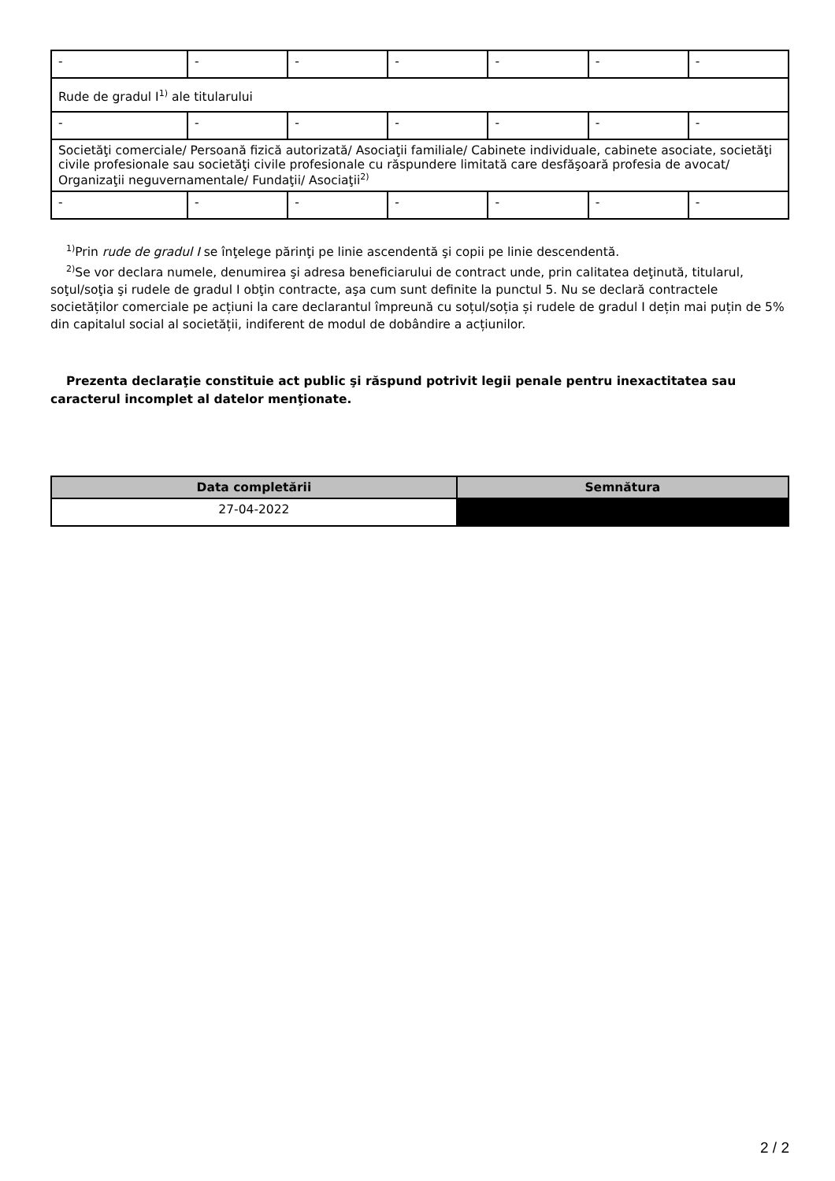| - | - | - | - | - | - | - |
| Rude de gradul I<sup>1)</sup> ale titularului | | | | | | |
| - | - | - | - | - | - | - |
| Societăţi comerciale/ Persoană fizică autorizată/ Asociaţii familiale/ Cabinete individuale, cabinete asociate, societăţi civile profesionale sau societăţi civile profesionale cu răspundere limitată care desfăşoară profesia de avocat/ Organizaţii neguvernamentale/ Fundaţii/ Asociaţii<sup>2)</sup> | | | | | | |
| - | - | - | - | - | - | - |
<sup>1)</sup> Prin rude de gradul I se înţelege părinţi pe linie ascendentă şi copii pe linie descendentă.
<sup>2)</sup> Se vor declara numele, denumirea şi adresa beneficiarului de contract unde, prin calitatea deţinută, titularul, soţul/soţia şi rudele de gradul I obţin contracte, aşa cum sunt definite la punctul 5. Nu se declară contractele societăților comerciale pe acțiuni la care declarantul împreună cu soțul/soția și rudele de gradul I dețin mai puțin de 5% din capitalul social al societății, indiferent de modul de dobândire a acțiunilor.
Prezenta declaraţie constituie act public şi răspund potrivit legii penale pentru inexactitatea sau caracterul incomplet al datelor menţionate.
| Data completării | Semnătura |
| --- | --- |
| 27-04-2022 | |
2 / 2